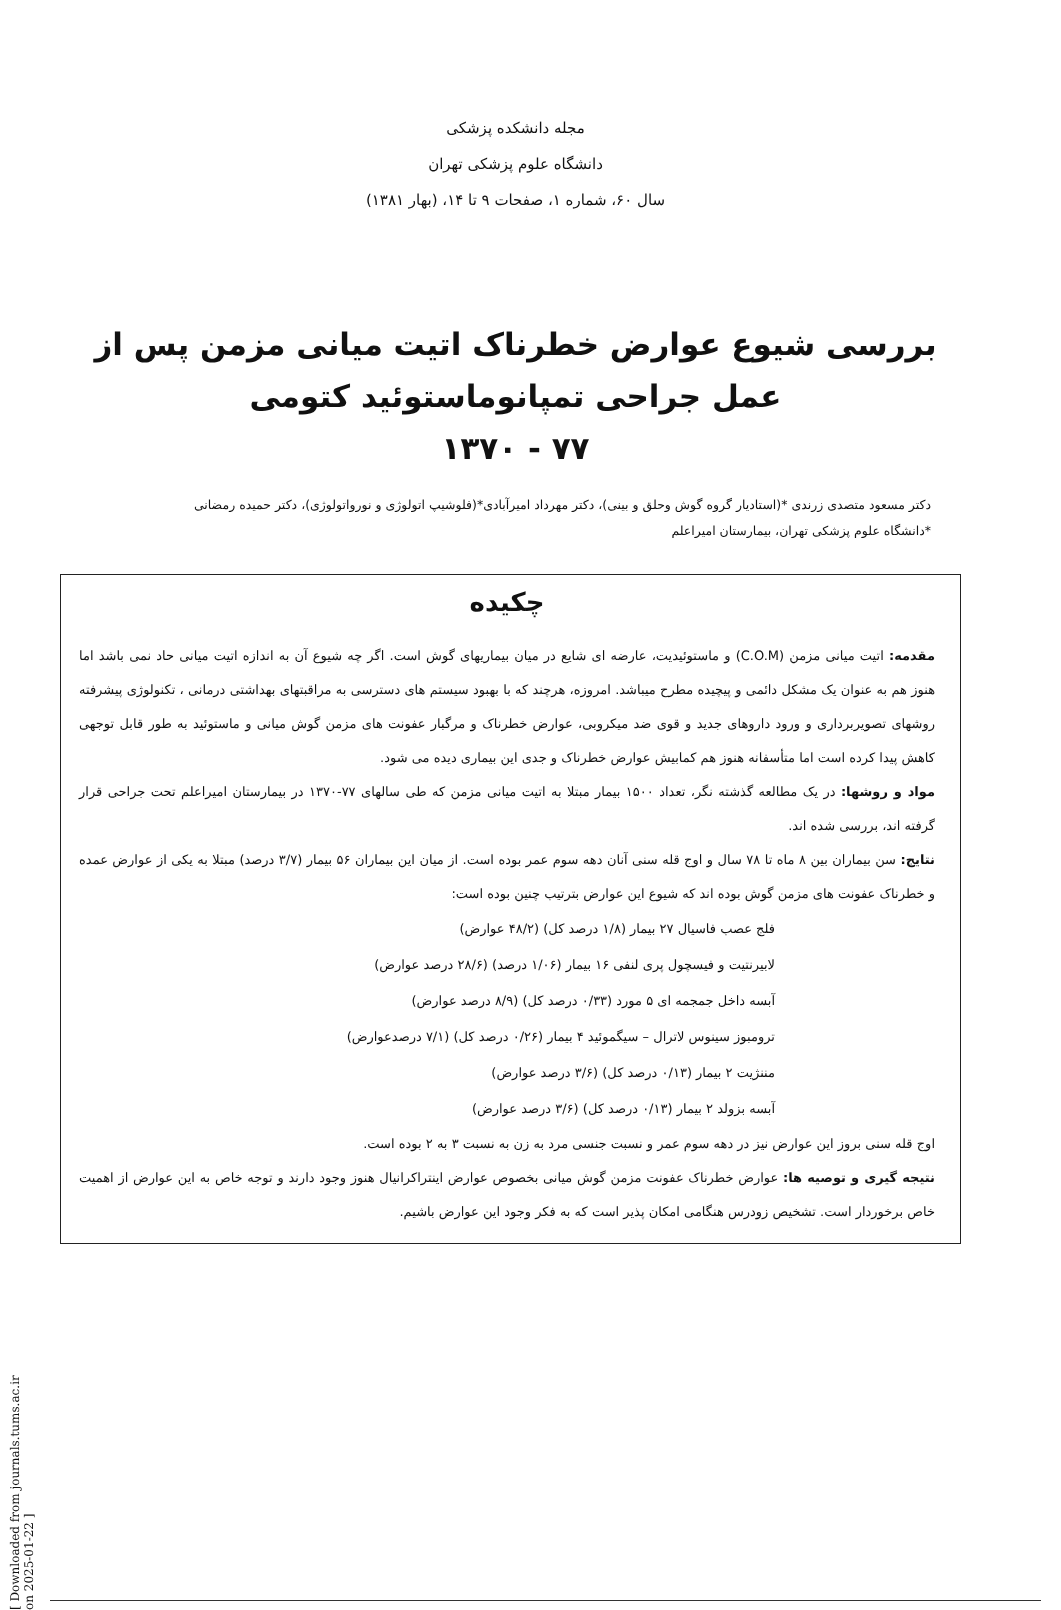مجله دانشکده پزشکی
دانشگاه علوم پزشکی تهران
سال ۶۰، شماره ۱، صفحات ۹ تا ۱۴، (بهار ۱۳۸۱)
بررسی شیوع عوارض خطرناک اتیت میانی مزمن پس از
عمل جراحی تمپانوماستوئید کتومی
۷۷ - ۱۳۷۰
دکتر مسعود متصدی زرندی *(استادیار گروه گوش وحلق و بینی)، دکتر مهرداد امیرآبادی*(فلوشیپ اتولوژی و نورواتولوژی)، دکتر حمیده رمضانی
*دانشگاه علوم پزشکی تهران، بیمارستان امیراعلم
چکیده
مقدمه: اتیت میانی مزمن (C.O.M) و ماستوئیدیت، عارضه ای شایع در میان بیماریهای گوش است. اگر چه شیوع آن به اندازه اتیت میانی حاد نمی باشد اما هنوز هم به عنوان یک مشکل دائمی و پیچیده مطرح میباشد. امروزه، هرچند که با بهبود سیستم های دسترسی به مراقبتهای بهداشتی درمانی ، تکنولوژی پیشرفته روشهای تصویربرداری و ورود داروهای جدید و قوی ضد میکروبی، عوارض خطرناک و مرگبار عفونت های مزمن گوش میانی و ماستوئید به طور قابل توجهی کاهش پیدا کرده است اما متأسفانه هنوز هم کمابیش عوارض خطرناک و جدی این بیماری دیده می شود.
مواد و روشها: در یک مطالعه گذشته نگر، تعداد ۱۵۰۰ بیمار مبتلا به اتیت میانی مزمن که طی سالهای ۷۷-۱۳۷۰ در بیمارستان امیراعلم تحت جراحی قرار گرفته اند، بررسی شده اند.
نتایج: سن بیماران بین ۸ ماه تا ۷۸ سال و اوج قله سنی آنان دهه سوم عمر بوده است. از میان این بیماران ۵۶ بیمار (۳/۷ درصد) مبتلا به یکی از عوارض عمده و خطرناک عفونت های مزمن گوش بوده اند که شیوع این عوارض بترتیب چنین بوده است:
فلج عصب فاسیال ۲۷ بیمار (۱/۸ درصد کل) (۴۸/۲ عوارض)
لابیرنتیت و فیسچول پری لنفی ۱۶ بیمار (۱/۰۶ درصد) (۲۸/۶ درصد عوارض)
آبسه داخل جمجمه ای ۵ مورد (۰/۳۳ درصد کل) (۸/۹ درصد عوارض)
ترومبوز سینوس لاترال – سیگموئید ۴ بیمار (۰/۲۶ درصد کل) (۷/۱ درصدعوارض)
مننژیت ۲ بیمار (۰/۱۳ درصد کل) (۳/۶ درصد عوارض)
آبسه بزولد ۲ بیمار (۰/۱۳ درصد کل) (۳/۶ درصد عوارض)
اوج قله سنی بروز این عوارض نیز در دهه سوم عمر و نسبت جنسی مرد به زن به نسبت ۳ به ۲ بوده است.
نتیجه گیری و توصیه ها: عوارض خطرناک عفونت مزمن گوش میانی بخصوص عوارض اینتراکرانیال هنوز وجود دارند و توجه خاص به این عوارض از اهمیت خاص برخوردار است. تشخیص زودرس هنگامی امکان پذیر است که به فکر وجود این عوارض باشیم.
[ Downloaded from journals.tums.ac.ir on 2025-01-22 ]